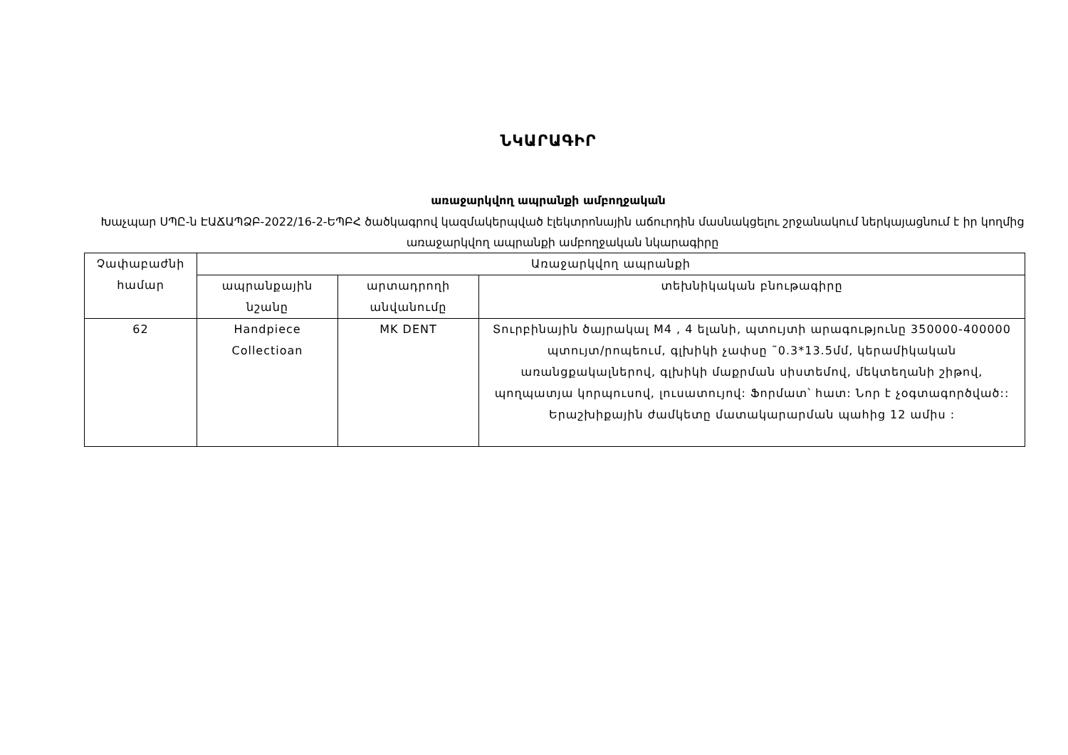ՆԿԱՐԱԳԻՐ
առաջարկվող ապրանքի ամբողջական
Խաչպար ՍՊԸ-ն ԷԱՃԱՊՁԲ-2022/16-2-ԵՊԲՀ ծածկագրով կազմակերպված էլեկտրոնային աճուրդին մասնակցելու շրջանակում ներկայացնում է իր կողմից առաջարկվող ապրանքի ամբողջական նկարագիրը
| Չափաբաժնի համար | Առաջարկվող ապրանքի | | |
| --- | --- | --- | --- |
| | ապրանքային նշանը | արտադրողի անվանումը | տեխնիկական բնութագիրը |
| 62 | Handpiece Collectioan | MK DENT | Տուրբինային ծայրակալ M4 , 4 ելանի, պտույտի արագությունը 350000-400000 պտույտ/րոպեում, գլխիկի չափսը ˜0.3*13.5մմ, կերամիկական առանցքակալներով, գլխիկի մաքրման սիստեմով, մեկտեղանի շիթով, պողպատյա կորպուսով, լուսատույով: Ֆորմատ՝ հատ: Նոր է չօգտագործված:: Երաշխիքային ժամկետը մատակարարման պահից 12 ամիս : |